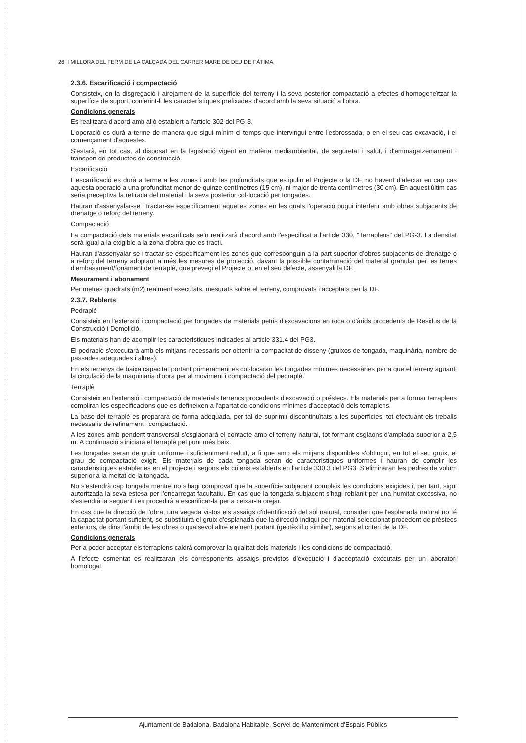26 I MILLORA DEL FERM DE LA CALÇADA DEL CARRER MARE DE DEU DE FÀTIMA.
2.3.6. Escarificació i compactació
Consisteix, en la disgregació i airejament de la superfície del terreny i la seva posterior compactació a efectes d'homogeneïtzar la superfície de suport, conferint-li les característiques prefixades d'acord amb la seva situació a l'obra.
Condicions generals
Es realitzarà d'acord amb allò establert a l'article 302 del PG-3.
L'operació es durà a terme de manera que sigui mínim el temps que intervingui entre l'esbrossada, o en el seu cas excavació, i el començament d'aquestes.
S'estarà, en tot cas, al disposat en la legislació vigent en matèria mediambiental, de seguretat i salut, i d'emmagatzemament i transport de productes de construcció.
Escarificació
L'escarificació es durà a terme a les zones i amb les profunditats que estipulin el Projecte o la DF, no havent d'afectar en cap cas aquesta operació a una profunditat menor de quinze centímetres (15 cm), ni major de trenta centímetres (30 cm). En aquest últim cas seria preceptiva la retirada del material i la seva posterior col·locació per tongades.
Hauran d'assenyalar-se i tractar-se específicament aquelles zones en les quals l'operació pugui interferir amb obres subjacents de drenatge o reforç del terreny.
Compactació
La compactació dels materials escarificats se'n realitzarà d'acord amb l'especificat a l'article 330, "Terraplens" del PG-3. La densitat serà igual a la exigible a la zona d'obra que es tracti.
Hauran d'assenyalar-se i tractar-se específicament les zones que corresponguin a la part superior d'obres subjacents de drenatge o a reforç del terreny adoptant a més les mesures de protecció, davant la possible contaminació del material granular per les terres d'embasament/fonament de terraplè, que prevegi el Projecte o, en el seu defecte, assenyali la DF.
Mesurament i abonament
Per metres quadrats (m2) realment executats, mesurats sobre el terreny, comprovats i acceptats per la DF.
2.3.7. Reblerts
Pedraplè
Consisteix en l'extensió i compactació per tongades de materials petris d'excavacions en roca o d'àrids procedents de Residus de la Construcció i Demolició.
Els materials han de acomplir les característiques indicades al article 331.4 del PG3.
El pedraplè s'executarà amb els mitjans necessaris per obtenir la compacitat de disseny (gruixos de tongada, maquinària, nombre de passades adequades i altres).
En els terrenys de baixa capacitat portant primerament es col·locaran les tongades mínimes necessàries per a que el terreny aguanti la circulació de la maquinaria d'obra per al moviment i compactació del pedraplè.
Terraplè
Consisteix en l'extensió i compactació de materials terrencs procedents d'excavació o préstecs. Els materials per a formar terraplens compliran les especificacions que es defineixen a l'apartat de condicions mínimes d'acceptació dels terraplens.
La base del terraplè es prepararà de forma adequada, per tal de suprimir discontinuïtats a les superfícies, tot efectuant els treballs necessaris de refinament i compactació.
A les zones amb pendent transversal s'esglaonarà el contacte amb el terreny natural, tot formant esglaons d'amplada superior a 2,5 m. A continuació s'iniciarà el terraplè pel punt més baix.
Les tongades seran de gruix uniforme i suficientment reduït, a fi que amb els mitjans disponibles s'obtingui, en tot el seu gruix, el grau de compactació exigit. Els materials de cada tongada seran de característiques uniformes i hauran de complir les característiques establertes en el projecte i segons els criteris establerts en l'article 330.3 del PG3. S'eliminaran les pedres de volum superior a la meitat de la tongada.
No s'estendrà cap tongada mentre no s'hagi comprovat que la superfície subjacent compleix les condicions exigides i, per tant, sigui autoritzada la seva estesa per l'encarregat facultatiu. En cas que la tongada subjacent s'hagi reblanit per una humitat excessiva, no s'estendrà la següent i es procedirà a escarificar-la per a deixar-la orejar.
En cas que la direcció de l'obra, una vegada vistos els assaigs d'identificació del sòl natural, consideri que l'esplanada natural no té la capacitat portant suficient, se substituirà el gruix d'esplanada que la direcció indiqui per material seleccionat procedent de préstecs exteriors, de dins l'àmbit de les obres o qualsevol altre element portant (geotèxtil o similar), segons el criteri de la DF.
Condicions generals
Per a poder acceptar els terraplens caldrà comprovar la qualitat dels materials i les condicions de compactació.
A l'efecte esmentat es realitzaran els corresponents assaigs previstos d'execució i d'acceptació executats per un laboratori homologat.
Ajuntament de Badalona. Badalona Habitable. Servei de Manteniment d'Espais Públics